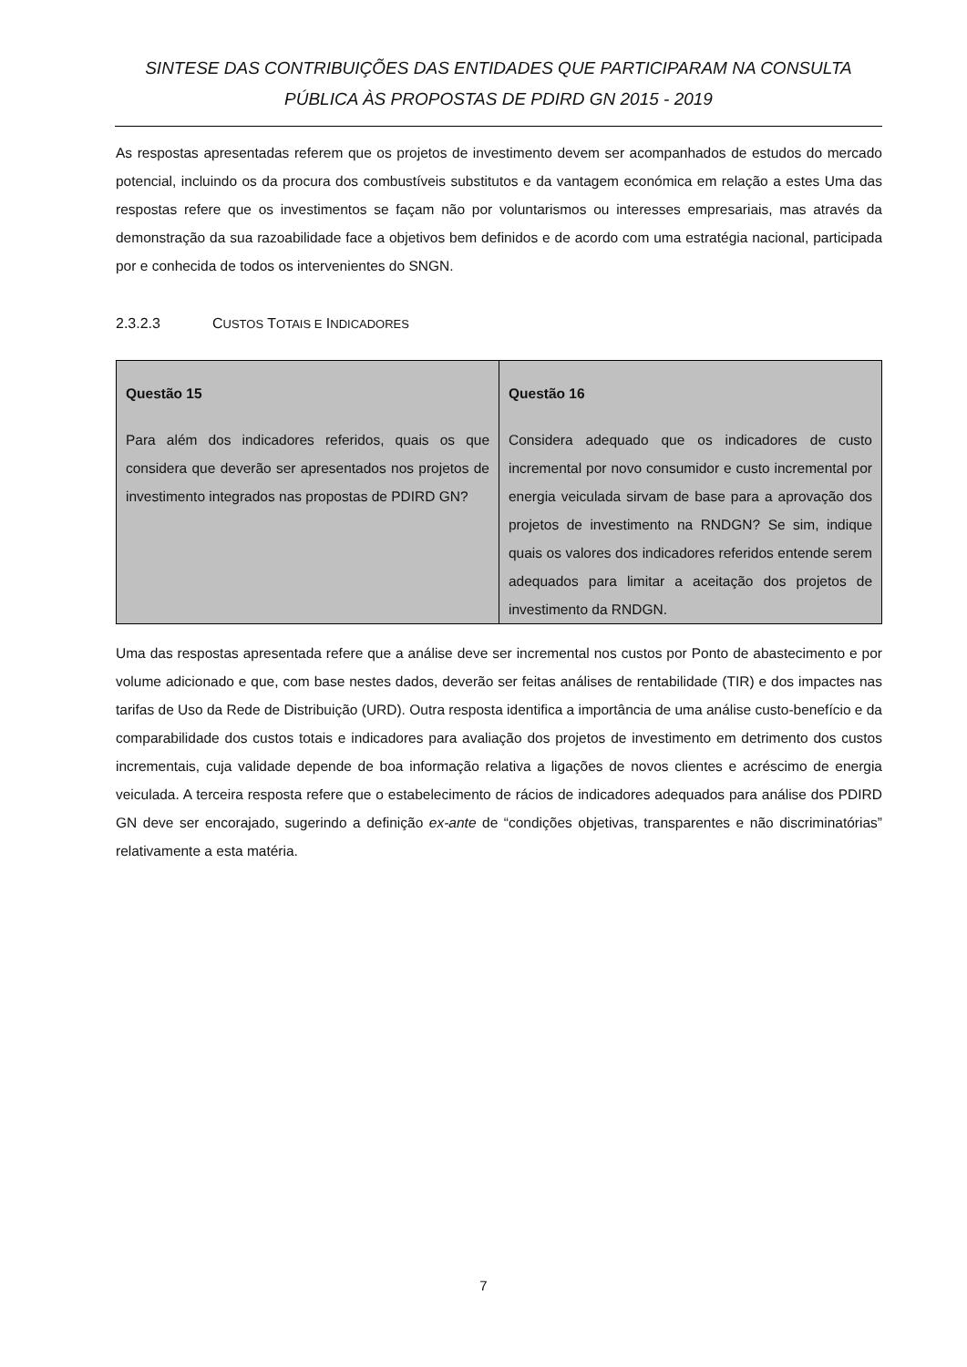SINTESE DAS CONTRIBUIÇÕES DAS ENTIDADES QUE PARTICIPARAM NA CONSULTA
PÚBLICA ÀS PROPOSTAS DE PDIRD GN 2015 - 2019
As respostas apresentadas referem que os projetos de investimento devem ser acompanhados de estudos do mercado potencial, incluindo os da procura dos combustíveis substitutos e da vantagem económica em relação a estes Uma das respostas refere que os investimentos se façam não por voluntarismos ou interesses empresariais, mas através da demonstração da sua razoabilidade face a objetivos bem definidos e de acordo com uma estratégia nacional, participada por e conhecida de todos os intervenientes do SNGN.
2.3.2.3 CUSTOS TOTAIS E INDICADORES
| Questão 15 Para além dos indicadores referidos, quais os que considera que deverão ser apresentados nos projetos de investimento integrados nas propostas de PDIRD GN? | Questão 16 Considera adequado que os indicadores de custo incremental por novo consumidor e custo incremental por energia veiculada sirvam de base para a aprovação dos projetos de investimento na RNDGN? Se sim, indique quais os valores dos indicadores referidos entende serem adequados para limitar a aceitação dos projetos de investimento da RNDGN. |
Uma das respostas apresentada refere que a análise deve ser incremental nos custos por Ponto de abastecimento e por volume adicionado e que, com base nestes dados, deverão ser feitas análises de rentabilidade (TIR) e dos impactes nas tarifas de Uso da Rede de Distribuição (URD). Outra resposta identifica a importância de uma análise custo-benefício e da comparabilidade dos custos totais e indicadores para avaliação dos projetos de investimento em detrimento dos custos incrementais, cuja validade depende de boa informação relativa a ligações de novos clientes e acréscimo de energia veiculada. A terceira resposta refere que o estabelecimento de rácios de indicadores adequados para análise dos PDIRD GN deve ser encorajado, sugerindo a definição ex-ante de “condições objetivas, transparentes e não discriminatórias” relativamente a esta matéria.
7